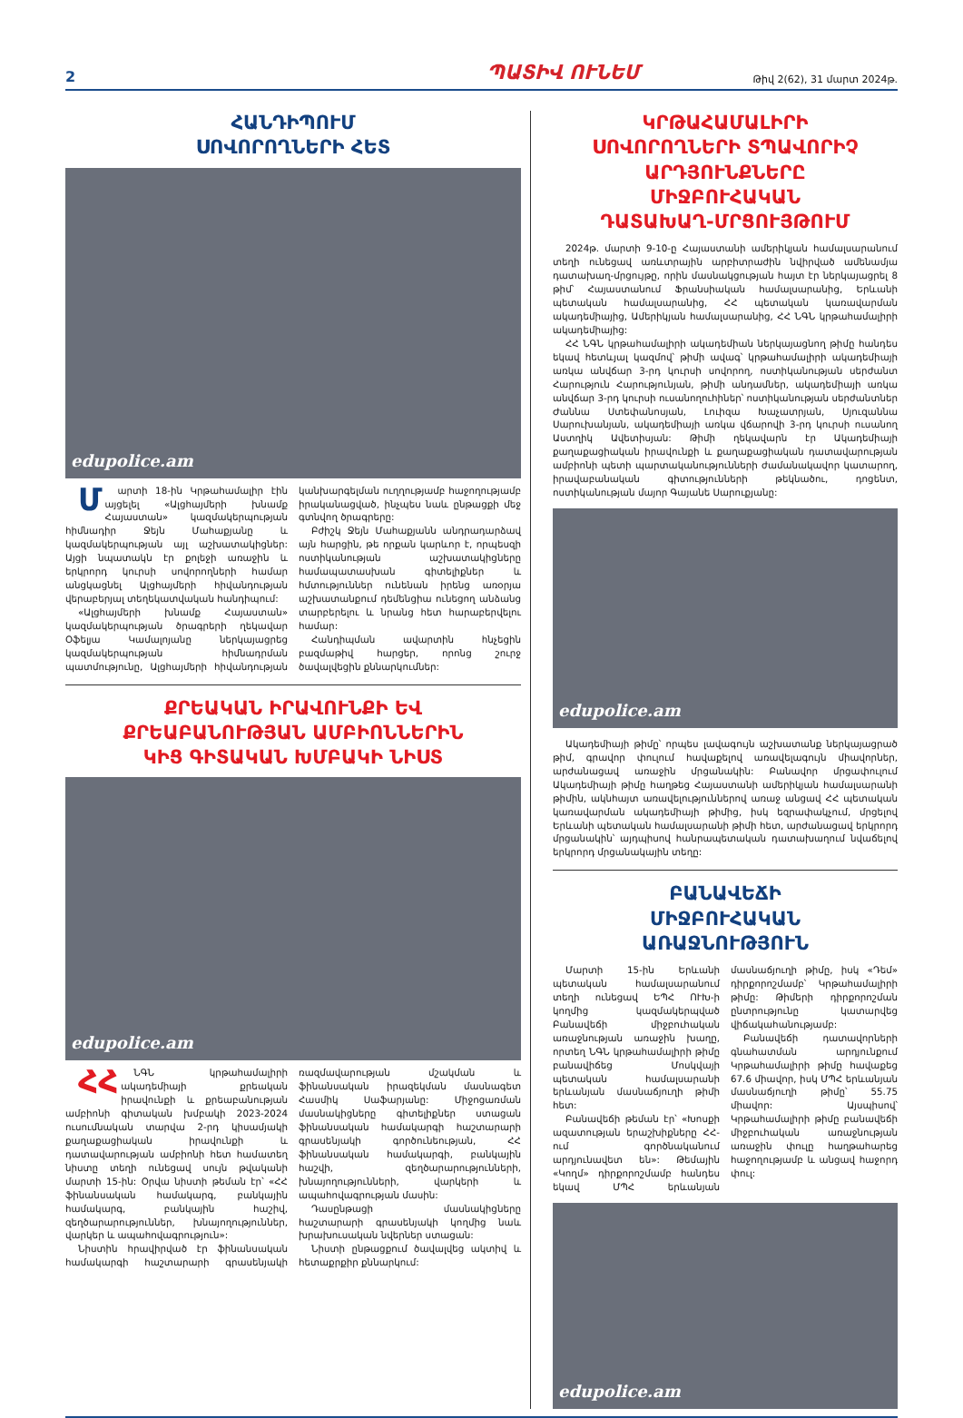2
ՊԱՏԻՎ ՈՒՆԵՄ
Թիվ 2(62), 31 մարտ 2024թ.
ՀԱՆԴԻՊՈՒՄ
ՍՈՎՈՐՈՂՆԵՐԻ ՀԵՏ
edupolice.am
Մարտի 18-ին Կրթահամալիր էին այցելել «Ալցհայմերի խնամք Հայաստան» կազմակերպության հիմնադիր Ջեյն Մահաքյանը և կազմակերպության այլ աշխատակիցներ: Այցի նպատակն էր քոլեջի առաջին և երկրորդ կուրսի սովորողների համար անցկացնել Ալցհայմերի հիվանդության վերաբերյալ տեղեկատվական հանդիպում:
«Ալցհայմերի խնամք Հայաստան» կազմակերպության ծրագրերի ղեկավար Օֆելյա Կամալոյանը ներկայացրեց կազմակերպության հիմնադրման պատմությունը, Ալցհայմերի հիվանդության կանխարգելման ուղղությամբ հաջողությամբ իրականացված, ինչպես նաև ընթացքի մեջ գտնվող ծրագրերը:
Բժիշկ Ջեյն Մահաքյանն անդրադարձավ այն հարցին, թե որքան կարևոր է, որպեսզի ոստիկանության աշխատակիցները համապատասխան գիտելիքներ և հմտություններ ունենան իրենց առօրյա աշխատանքում դեմենցիա ունեցող անձանց տարբերելու և նրանց հետ հարաբերվելու համար:
Հանդիպման ավարտին հնչեցին բազմաթիվ հարցեր, որոնց շուրջ ծավալվեցին քննարկումներ:
ՔՐԵԱԿԱՆ ԻՐԱՎՈՒՆՔԻ ԵՎ
ՔՐԵԱԲԱՆՈՒԹՅԱՆ ԱՄԲԻՈՆՆԵՐԻՆ
ԿԻՑ ԳԻՏԱԿԱՆ ԽՄԲԱԿԻ ՆԻՍՏ
edupolice.am
ՀՀ ՆԳՆ կրթահամալիրի ակադեմիայի քրեական իրավունքի և քրեաբանության ամբիոնի գիտական խմբակի 2023-2024 ուսումնական տարվա 2-րդ կիսամյակի քաղաքացիական իրավունքի և դատավարության ամբիոնի հետ համատեղ նիստը տեղի ունեցավ սույն թվականի մարտի 15-ին: Օրվա նիստի թեման էր՝ «ՀՀ ֆինանսական համակարգ, բանկային համակարգ, բանկային հաշիվ, զեղծարարություններ, խնայողություններ, վարկեր և ապահովագրություն»:
Նիստին հրավիրված էր ֆինանսական համակարգի հաշտարարի գրասենյակի ռազմավարության մշակման և ֆինանսական իրազեկման մասնագետ Հասմիկ Սաֆարյանը: Միջոցառման մասնակիցները գիտելիքներ ստացան ֆինանսական համակարգի հաշտարարի գրասենյակի գործունեության, ՀՀ ֆինանսական համակարգի, բանկային հաշվի, զեղծարարությունների, խնայողությունների, վարկերի և ապահովագրության մասին:
Դասընթացի մասնակիցները հաշտարարի գրասենյակի կողմից նաև խրախուսական նվերներ ստացան:
Նիստի ընթացքում ծավալվեց ակտիվ և հետաքրքիր քննարկում:
ԿՐԹԱՀԱՄԱԼԻՐԻ
ՍՈՎՈՐՈՂՆԵՐԻ ՏՊԱՎՈՐԻՉ
ԱՐԴՅՈՒՆՔՆԵՐԸ
ՄԻՋԲՈՒՀԱԿԱՆ
ԴԱՏԱԽԱՂ-ՄՐՑՈՒՅԹՈՒՄ
2024թ. մարտի 9-10-ը Հայաստանի ամերիկյան համալսարանում տեղի ունեցավ առևտրային արբիտրաժին նվիրված ամենամյա դատախաղ-մրցույթը, որին մասնակցության հայտ էր ներկայացրել 8 թիմ՝ Հայաստանում Ֆրանսիական համալսարանից, Երևանի պետական համալսարանից, ՀՀ պետական կառավարման ակադեմիայից, Ամերիկյան համալսարանից, ՀՀ ՆԳՆ կրթահամալիրի ակադեմիայից:
ՀՀ ՆԳՆ կրթահամալիրի ակադեմիան ներկայացնող թիմը հանդես եկավ հետևյալ կազմով՝ թիմի ավագ՝ կրթահամալիրի ակադեմիայի առկա անվճար 3-րդ կուրսի սովորող, ոստիկանության սերժանտ Հարություն Հարությունյան, թիմի անդամներ, ակադեմիայի առկա անվճար 3-րդ կուրսի ուսանողուհիներ՝ ոստիկանության սերժանտներ Ժաննա Ստեփանոսյան, Լուիզա Խաչատրյան, Սյուզաննա Սարուխանյան, ակադեմիայի առկա վճարովի 3-րդ կուրսի ուսանող Աստղիկ Ավետիսյան: Թիմի ղեկավարն էր Ակադեմիայի քաղաքացիական իրավունքի և քաղաքացիական դատավարության ամբիոնի պետի պարտականությունների ժամանակավոր կատարող, իրավաբանական գիտությունների թեկնածու, դոցենտ, ոստիկանության մայոր Գայանե Սարուքյանը:
edupolice.am
Ակադեմիայի թիմը՝ որպես լավագույն աշխատանք ներկայացրած թիմ, գրավոր փուլում հավաքելով առավելագույն միավորներ, արժանացավ առաջին մրցանակին: Բանավոր մրցափուլում Ակադեմիայի թիմը հաղթեց Հայաստանի ամերիկյան համալսարանի թիմին, ակնհայտ առավելություններով առաջ անցավ ՀՀ պետական կառավարման ակադեմիայի թիմից, իսկ եզրափակչում, մրցելով Երևանի պետական համալսարանի թիմի հետ, արժանացավ երկրորդ մրցանակին՝ այդպիսով հանրապետական դատախաղում նվաճելով երկրորդ մրցանակային տեղը:
ԲԱՆԱՎԵՃԻ
ՄԻՋԲՈՒՀԱԿԱՆ
ԱՌԱՋՆՈՒԹՅՈՒՆ
Մարտի 15-ին Երևանի պետական համալսարանում տեղի ունեցավ ԵՊՀ ՈՒԽ-ի կողմից կազմակերպված Բանավեճի միջբուհական առաջնության առաջին խաղը, որտեղ ՆԳՆ կրթահամալիրի թիմը բանավիճեց Մոսկվայի պետական համալսարանի երևանյան մասնաճյուղի թիմի հետ:
Բանավեճի թեման էր՝ «Խոսքի ազատության երաշխիքները ՀՀ-ում գործնականում արդյունավետ են»: Թեմային «Կողմ» դիրքորոշմամբ հանդես եկավ ՄՊՀ երևանյան մասնաճյուղի թիմը, իսկ «Դեմ» դիրքորոշմամբ՝ Կրթահամալիրի թիմը: Թիմերի դիրքորոշման ընտրությունը կատարվեց վիճակահանությամբ:
Բանավեճի դատավորների գնահատման արդյունքում Կրթահամալիրի թիմը հավաքեց 67.6 միավոր, իսկ ՄՊՀ երևանյան մասնաճյուղի թիմը՝ 55.75 միավոր: Այսպիսով՝ Կրթահամալիրի թիմը բանավեճի միջբուհական առաջնության առաջին փուլը հաղթահարեց հաջողությամբ և անցավ հաջորդ փուլ:
edupolice.am